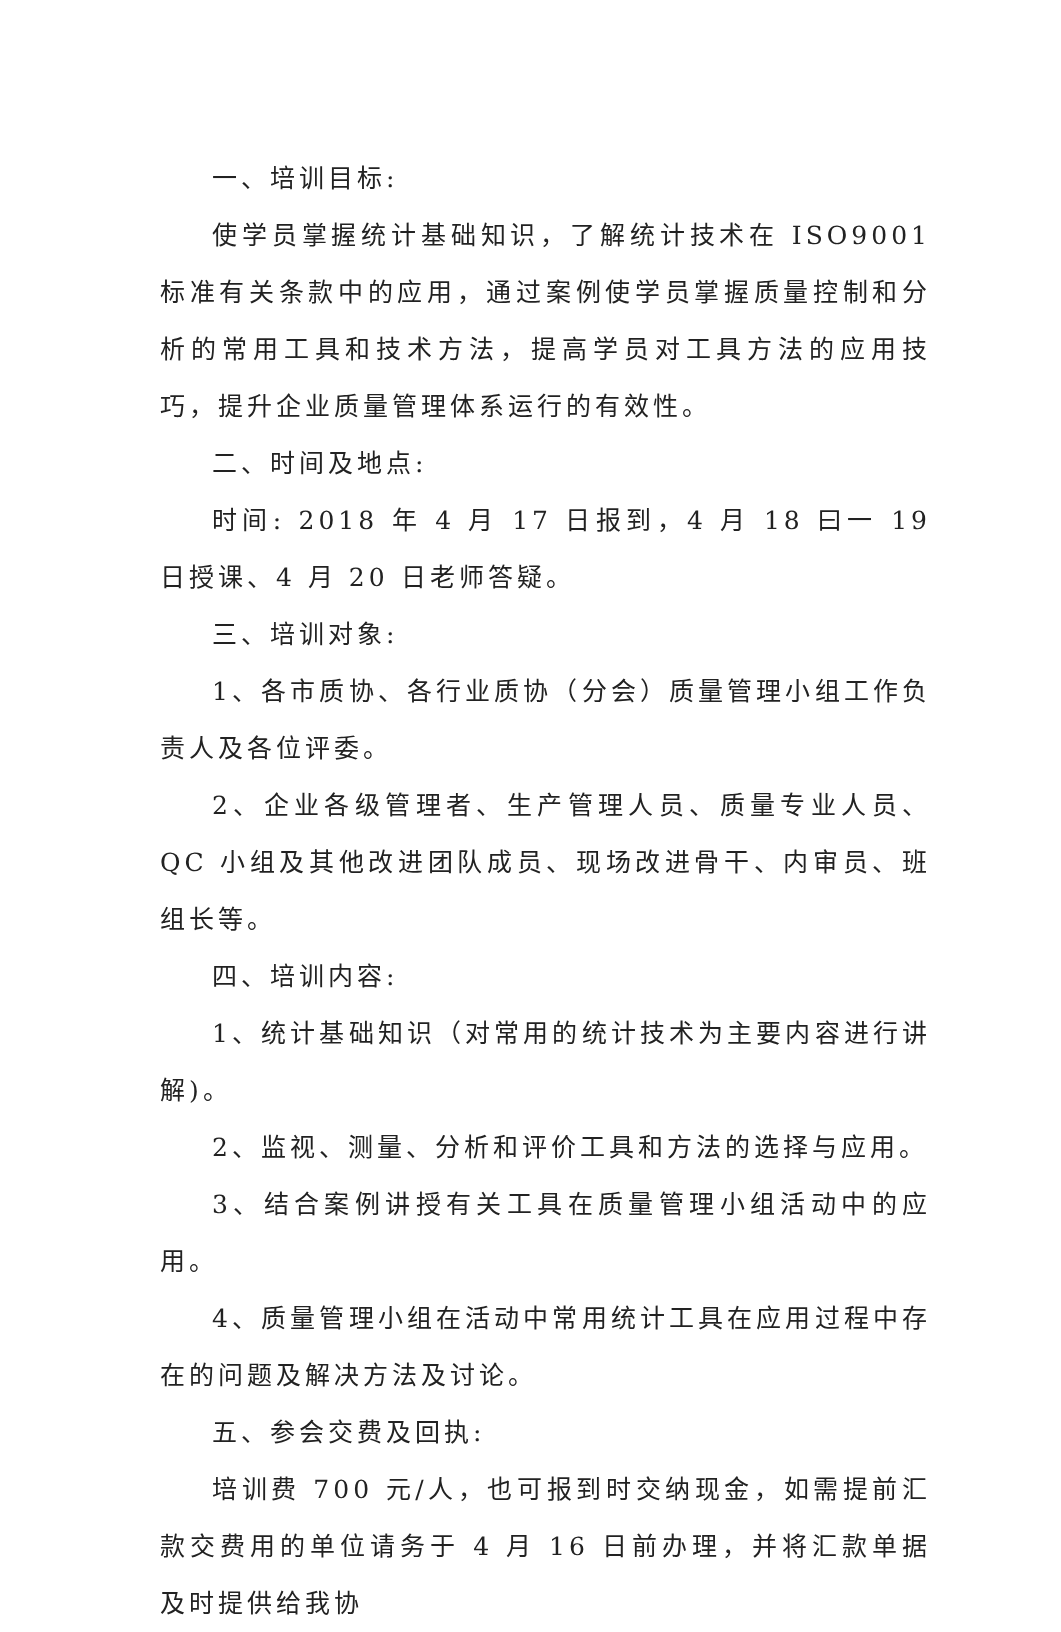一、培训目标:
使学员掌握统计基础知识，了解统计技术在 ISO9001 标准有关条款中的应用，通过案例使学员掌握质量控制和分析的常用工具和技术方法，提高学员对工具方法的应用技巧，提升企业质量管理体系运行的有效性。
二、时间及地点:
时间: 2018 年 4 月 17 日报到，4 月 18 曰一 19 日授课、4 月 20 日老师答疑。
三、培训对象:
1、各市质协、各行业质协（分会）质量管理小组工作负责人及各位评委。
2、企业各级管理者、生产管理人员、质量专业人员、QC 小组及其他改进团队成员、现场改进骨干、内审员、班组长等。
四、培训内容:
1、统计基础知识（对常用的统计技术为主要内容进行讲解)。
2、监视、测量、分析和评价工具和方法的选择与应用。
3、结合案例讲授有关工具在质量管理小组活动中的应用。
4、质量管理小组在活动中常用统计工具在应用过程中存在的问题及解决方法及讨论。
五、参会交费及回执:
培训费 700 元/人，也可报到时交纳现金，如需提前汇款交费用的单位请务于 4 月 16 日前办理，并将汇款单据及时提供给我协